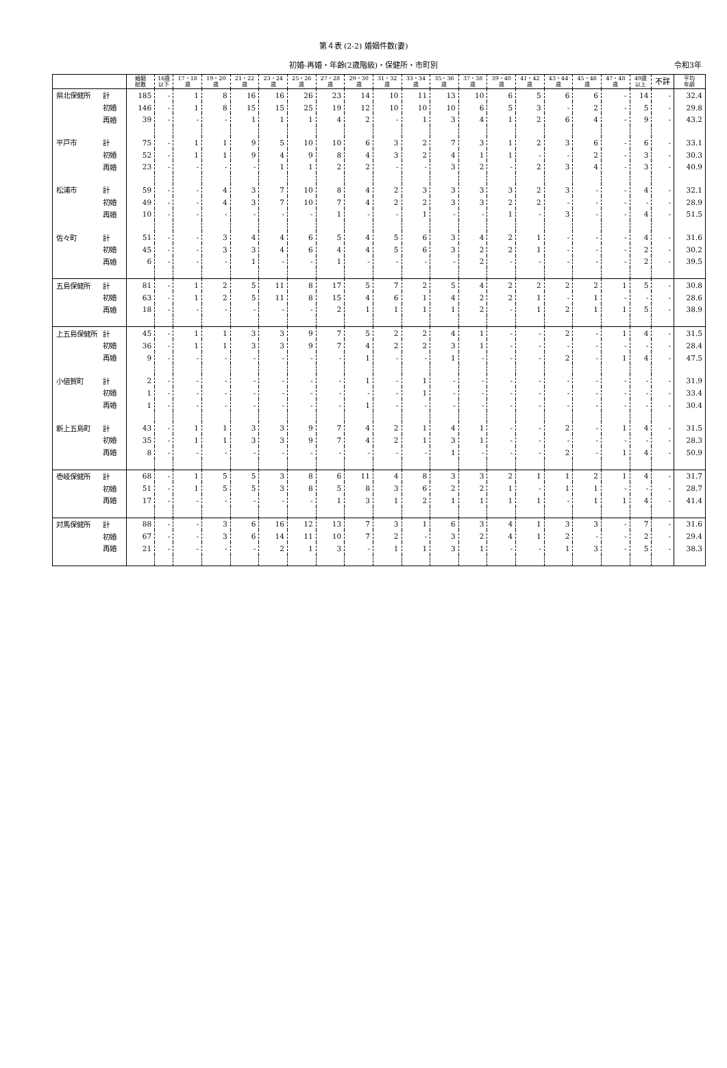第４表 (2-2) 婚姻件数(妻)
初婚-再婚・年齢(2歳階級)・保健所・市町別 令和3年
| | | 婚姻 総数 | 16歳 以下 | 17・18 歳 | 19・20 歳 | 21・22 歳 | 23・24 歳 | 25・26 歳 | 27・28 歳 | 29・30 歳 | 31・32 歳 | 33・34 歳 | 35・36 歳 | 37・38 歳 | 39・40 歳 | 41・42 歳 | 43・44 歳 | 45・46 歳 | 47・48 歳 | 49歳 以上 | 不詳 | 平均 年齢 |
| --- | --- | --- | --- | --- | --- | --- | --- | --- | --- | --- | --- | --- | --- | --- | --- | --- | --- | --- | --- | --- | --- | --- |
| 県北保健所 | 計 | 185 | - | 1 | 8 | 16 | 16 | 26 | 23 | 14 | 10 | 11 | 13 | 10 | 6 | 5 | 6 | 6 | - | 14 | - | 32.4 |
| | 初婚 | 146 | - | 1 | 8 | 15 | 15 | 25 | 19 | 12 | 10 | 10 | 10 | 6 | 5 | 3 | - | 2 | - | 5 | - | 29.8 |
| | 再婚 | 39 | - | - | - | 1 | 1 | 1 | 4 | 2 | - | 1 | 3 | 4 | 1 | 2 | 6 | 4 | - | 9 | - | 43.2 |
| 平戸市 | 計 | 75 | - | 1 | 1 | 9 | 5 | 10 | 10 | 6 | 3 | 2 | 7 | 3 | 1 | 2 | 3 | 6 | - | 6 | - | 33.1 |
| | 初婚 | 52 | - | 1 | 1 | 9 | 4 | 9 | 8 | 4 | 3 | 2 | 4 | 1 | 1 | - | - | 2 | - | 3 | - | 30.3 |
| | 再婚 | 23 | - | - | - | - | 1 | 1 | 2 | 2 | - | - | 3 | 2 | - | 2 | 3 | 4 | - | 3 | - | 40.9 |
| 松浦市 | 計 | 59 | - | - | 4 | 3 | 7 | 10 | 8 | 4 | 2 | 3 | 3 | 3 | 3 | 2 | 3 | - | - | 4 | - | 32.1 |
| | 初婚 | 49 | - | - | 4 | 3 | 7 | 10 | 7 | 4 | 2 | 2 | 3 | 3 | 2 | 2 | - | - | - | - | - | 28.9 |
| | 再婚 | 10 | - | - | - | - | - | - | 1 | - | - | 1 | - | - | 1 | - | 3 | - | - | 4 | - | 51.5 |
| 佐々町 | 計 | 51 | - | - | 3 | 4 | 4 | 6 | 5 | 4 | 5 | 6 | 3 | 4 | 2 | 1 | - | - | - | 4 | - | 31.6 |
| | 初婚 | 45 | - | - | 3 | 3 | 4 | 6 | 4 | 4 | 5 | 6 | 3 | 2 | 2 | 1 | - | - | - | 2 | - | 30.2 |
| | 再婚 | 6 | - | - | - | 1 | - | - | 1 | - | - | - | - | 2 | - | - | - | - | - | 2 | - | 39.5 |
| 五島保健所 | 計 | 81 | - | 1 | 2 | 5 | 11 | 8 | 17 | 5 | 7 | 2 | 5 | 4 | 2 | 2 | 2 | 2 | 1 | 5 | - | 30.8 |
| | 初婚 | 63 | - | 1 | 2 | 5 | 11 | 8 | 15 | 4 | 6 | 1 | 4 | 2 | 2 | 1 | - | 1 | - | - | - | 28.6 |
| | 再婚 | 18 | - | - | - | - | - | - | 2 | 1 | 1 | 1 | 1 | 2 | - | 1 | 2 | 1 | 1 | 5 | - | 38.9 |
| 上五島保健所 | 計 | 45 | - | 1 | 1 | 3 | 3 | 9 | 7 | 5 | 2 | 2 | 4 | 1 | - | - | 2 | - | 1 | 4 | - | 31.5 |
| | 初婚 | 36 | - | 1 | 1 | 3 | 3 | 9 | 7 | 4 | 2 | 2 | 3 | 1 | - | - | - | - | - | - | - | 28.4 |
| | 再婚 | 9 | - | - | - | - | - | - | - | 1 | - | - | 1 | - | - | - | 2 | - | 1 | 4 | - | 47.5 |
| 小値賀町 | 計 | 2 | - | - | - | - | - | - | - | 1 | - | 1 | - | - | - | - | - | - | - | - | - | 31.9 |
| | 初婚 | 1 | - | - | - | - | - | - | - | - | - | 1 | - | - | - | - | - | - | - | - | - | 33.4 |
| | 再婚 | 1 | - | - | - | - | - | - | - | 1 | - | - | - | - | - | - | - | - | - | - | - | 30.4 |
| 新上五島町 | 計 | 43 | - | 1 | 1 | 3 | 3 | 9 | 7 | 4 | 2 | 1 | 4 | 1 | - | - | 2 | - | 1 | 4 | - | 31.5 |
| | 初婚 | 35 | - | 1 | 1 | 3 | 3 | 9 | 7 | 4 | 2 | 1 | 3 | 1 | - | - | - | - | - | - | - | 28.3 |
| | 再婚 | 8 | - | - | - | - | - | - | - | - | - | - | 1 | - | - | - | 2 | - | 1 | 4 | - | 50.9 |
| 壱岐保健所 | 計 | 68 | - | 1 | 5 | 5 | 3 | 8 | 6 | 11 | 4 | 8 | 3 | 3 | 2 | 1 | 1 | 2 | 1 | 4 | - | 31.7 |
| | 初婚 | 51 | - | 1 | 5 | 5 | 3 | 8 | 5 | 8 | 3 | 6 | 2 | 2 | 1 | - | 1 | 1 | - | - | - | 28.7 |
| | 再婚 | 17 | - | - | - | - | - | - | 1 | 3 | 1 | 2 | 1 | 1 | 1 | 1 | - | 1 | 1 | 4 | - | 41.4 |
| 対馬保健所 | 計 | 88 | - | - | 3 | 6 | 16 | 12 | 13 | 7 | 3 | 1 | 6 | 3 | 4 | 1 | 3 | 3 | - | 7 | - | 31.6 |
| | 初婚 | 67 | - | - | 3 | 6 | 14 | 11 | 10 | 7 | 2 | - | 3 | 2 | 4 | 1 | 2 | - | - | 2 | - | 29.4 |
| | 再婚 | 21 | - | - | - | - | 2 | 1 | 3 | - | 1 | 1 | 3 | 1 | - | - | 1 | 3 | - | 5 | - | 38.3 |